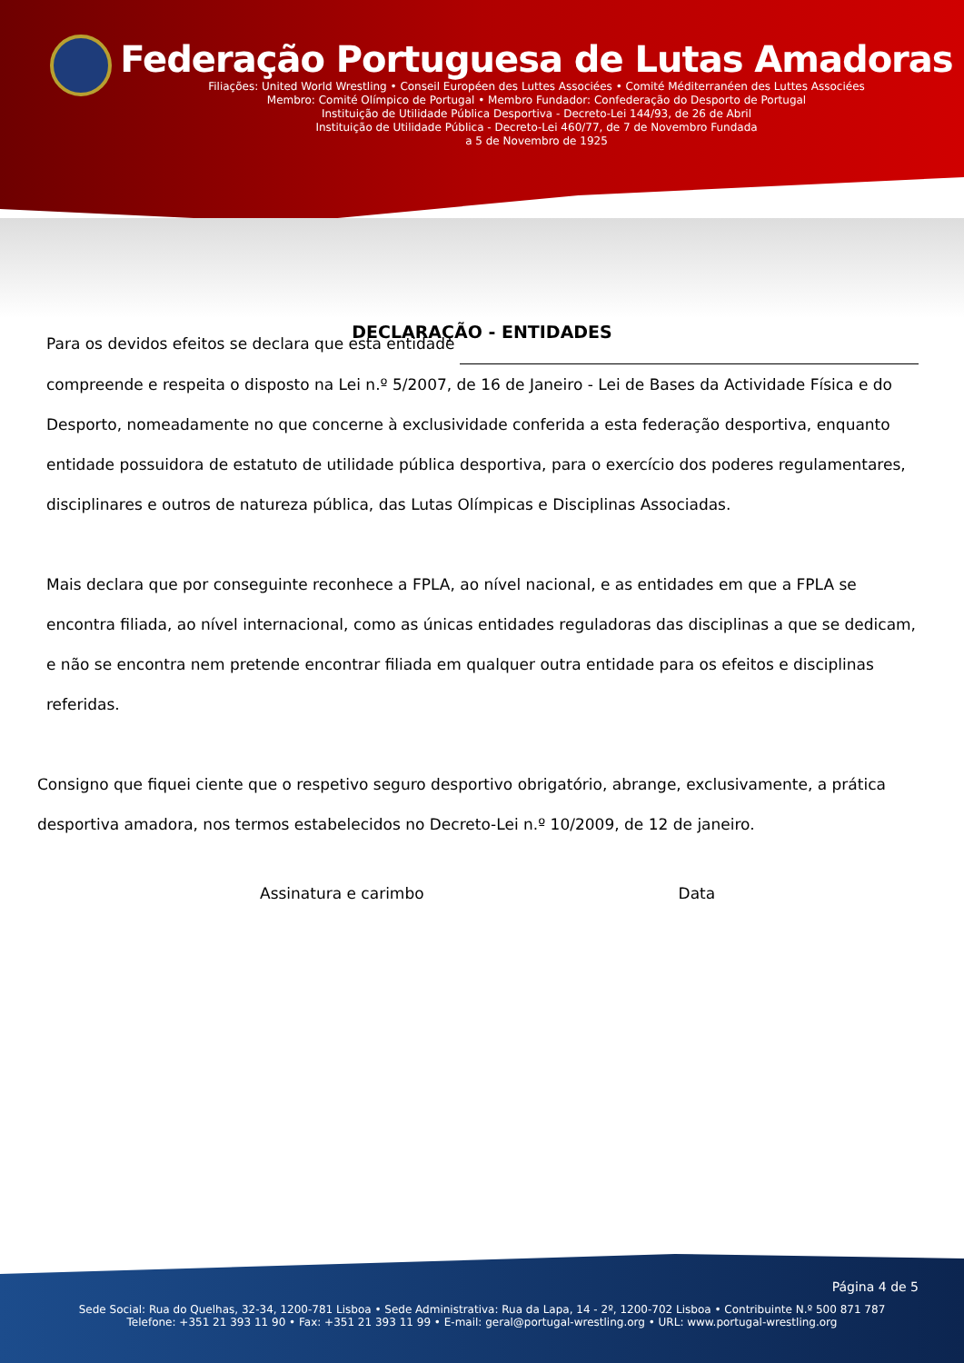Federação Portuguesa de Lutas Amadoras
Filiações: United World Wrestling • Conseil Européen des Luttes Associées • Comité Méditerranéen des Luttes Associées
Membro: Comité Olímpico de Portugal • Membro Fundador: Confederação do Desporto de Portugal
Instituição de Utilidade Pública Desportiva - Decreto-Lei 144/93, de 26 de Abril
Instituição de Utilidade Pública - Decreto-Lei 460/77, de 7 de Novembro Fundada
a 5 de Novembro de 1925
DECLARAÇÃO - ENTIDADES
Para os devidos efeitos se declara que esta entidade
compreende e respeita o disposto na Lei n.º 5/2007, de 16 de Janeiro - Lei de Bases da Actividade Física e do Desporto, nomeadamente no que concerne à exclusividade conferida a esta federação desportiva, enquanto entidade possuidora de estatuto de utilidade pública desportiva, para o exercício dos poderes regulamentares, disciplinares e outros de natureza pública, das Lutas Olímpicas e Disciplinas Associadas.
Mais declara que por conseguinte reconhece a FPLA, ao nível nacional, e as entidades em que a FPLA se encontra filiada, ao nível internacional, como as únicas entidades reguladoras das disciplinas a que se dedicam, e não se encontra nem pretende encontrar filiada em qualquer outra entidade para os efeitos e disciplinas referidas.
Consigno que fiquei ciente que o respetivo seguro desportivo obrigatório, abrange, exclusivamente, a prática desportiva amadora, nos termos estabelecidos no Decreto-Lei n.º 10/2009, de 12 de janeiro.
Assinatura e carimbo Data
Página 4 de 5
Sede Social: Rua do Quelhas, 32-34, 1200-781 Lisboa • Sede Administrativa: Rua da Lapa, 14 - 2º, 1200-702 Lisboa • Contribuinte N.º 500 871 787
Telefone: +351 21 393 11 90 • Fax: +351 21 393 11 99 • E-mail: geral@portugal-wrestling.org • URL: www.portugal-wrestling.org